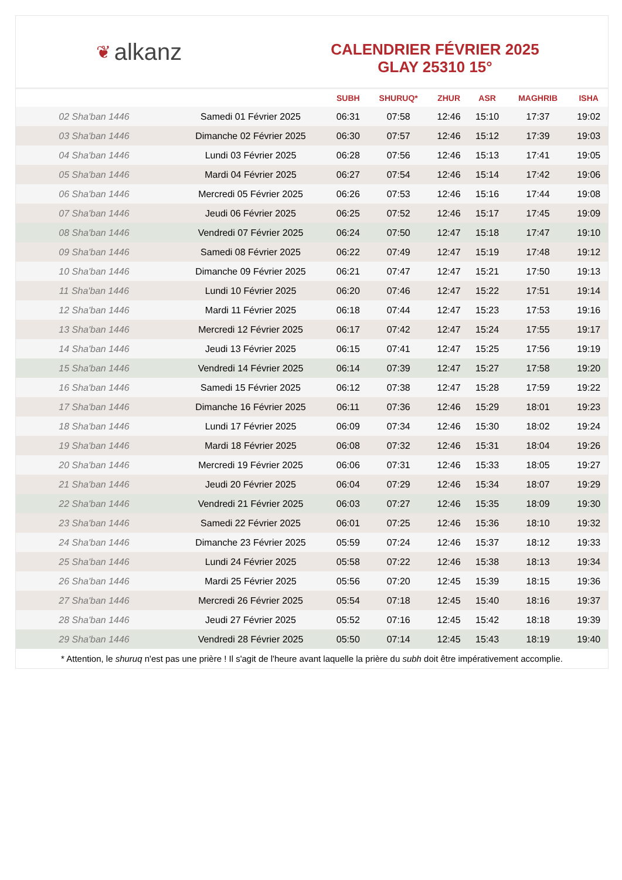❦ alkanz
CALENDRIER FÉVRIER 2025
GLAY 25310 15°
| | | SUBH | SHURUQ* | ZHUR | ASR | MAGHRIB | ISHA |
| --- | --- | --- | --- | --- | --- | --- | --- |
| 02 Sha'ban 1446 | Samedi 01 Février 2025 | 06:31 | 07:58 | 12:46 | 15:10 | 17:37 | 19:02 |
| 03 Sha'ban 1446 | Dimanche 02 Février 2025 | 06:30 | 07:57 | 12:46 | 15:12 | 17:39 | 19:03 |
| 04 Sha'ban 1446 | Lundi 03 Février 2025 | 06:28 | 07:56 | 12:46 | 15:13 | 17:41 | 19:05 |
| 05 Sha'ban 1446 | Mardi 04 Février 2025 | 06:27 | 07:54 | 12:46 | 15:14 | 17:42 | 19:06 |
| 06 Sha'ban 1446 | Mercredi 05 Février 2025 | 06:26 | 07:53 | 12:46 | 15:16 | 17:44 | 19:08 |
| 07 Sha'ban 1446 | Jeudi 06 Février 2025 | 06:25 | 07:52 | 12:46 | 15:17 | 17:45 | 19:09 |
| 08 Sha'ban 1446 | Vendredi 07 Février 2025 | 06:24 | 07:50 | 12:47 | 15:18 | 17:47 | 19:10 |
| 09 Sha'ban 1446 | Samedi 08 Février 2025 | 06:22 | 07:49 | 12:47 | 15:19 | 17:48 | 19:12 |
| 10 Sha'ban 1446 | Dimanche 09 Février 2025 | 06:21 | 07:47 | 12:47 | 15:21 | 17:50 | 19:13 |
| 11 Sha'ban 1446 | Lundi 10 Février 2025 | 06:20 | 07:46 | 12:47 | 15:22 | 17:51 | 19:14 |
| 12 Sha'ban 1446 | Mardi 11 Février 2025 | 06:18 | 07:44 | 12:47 | 15:23 | 17:53 | 19:16 |
| 13 Sha'ban 1446 | Mercredi 12 Février 2025 | 06:17 | 07:42 | 12:47 | 15:24 | 17:55 | 19:17 |
| 14 Sha'ban 1446 | Jeudi 13 Février 2025 | 06:15 | 07:41 | 12:47 | 15:25 | 17:56 | 19:19 |
| 15 Sha'ban 1446 | Vendredi 14 Février 2025 | 06:14 | 07:39 | 12:47 | 15:27 | 17:58 | 19:20 |
| 16 Sha'ban 1446 | Samedi 15 Février 2025 | 06:12 | 07:38 | 12:47 | 15:28 | 17:59 | 19:22 |
| 17 Sha'ban 1446 | Dimanche 16 Février 2025 | 06:11 | 07:36 | 12:46 | 15:29 | 18:01 | 19:23 |
| 18 Sha'ban 1446 | Lundi 17 Février 2025 | 06:09 | 07:34 | 12:46 | 15:30 | 18:02 | 19:24 |
| 19 Sha'ban 1446 | Mardi 18 Février 2025 | 06:08 | 07:32 | 12:46 | 15:31 | 18:04 | 19:26 |
| 20 Sha'ban 1446 | Mercredi 19 Février 2025 | 06:06 | 07:31 | 12:46 | 15:33 | 18:05 | 19:27 |
| 21 Sha'ban 1446 | Jeudi 20 Février 2025 | 06:04 | 07:29 | 12:46 | 15:34 | 18:07 | 19:29 |
| 22 Sha'ban 1446 | Vendredi 21 Février 2025 | 06:03 | 07:27 | 12:46 | 15:35 | 18:09 | 19:30 |
| 23 Sha'ban 1446 | Samedi 22 Février 2025 | 06:01 | 07:25 | 12:46 | 15:36 | 18:10 | 19:32 |
| 24 Sha'ban 1446 | Dimanche 23 Février 2025 | 05:59 | 07:24 | 12:46 | 15:37 | 18:12 | 19:33 |
| 25 Sha'ban 1446 | Lundi 24 Février 2025 | 05:58 | 07:22 | 12:46 | 15:38 | 18:13 | 19:34 |
| 26 Sha'ban 1446 | Mardi 25 Février 2025 | 05:56 | 07:20 | 12:45 | 15:39 | 18:15 | 19:36 |
| 27 Sha'ban 1446 | Mercredi 26 Février 2025 | 05:54 | 07:18 | 12:45 | 15:40 | 18:16 | 19:37 |
| 28 Sha'ban 1446 | Jeudi 27 Février 2025 | 05:52 | 07:16 | 12:45 | 15:42 | 18:18 | 19:39 |
| 29 Sha'ban 1446 | Vendredi 28 Février 2025 | 05:50 | 07:14 | 12:45 | 15:43 | 18:19 | 19:40 |
* Attention, le shuruq n'est pas une prière ! Il s'agit de l'heure avant laquelle la prière du subh doit être impérativement accomplie.